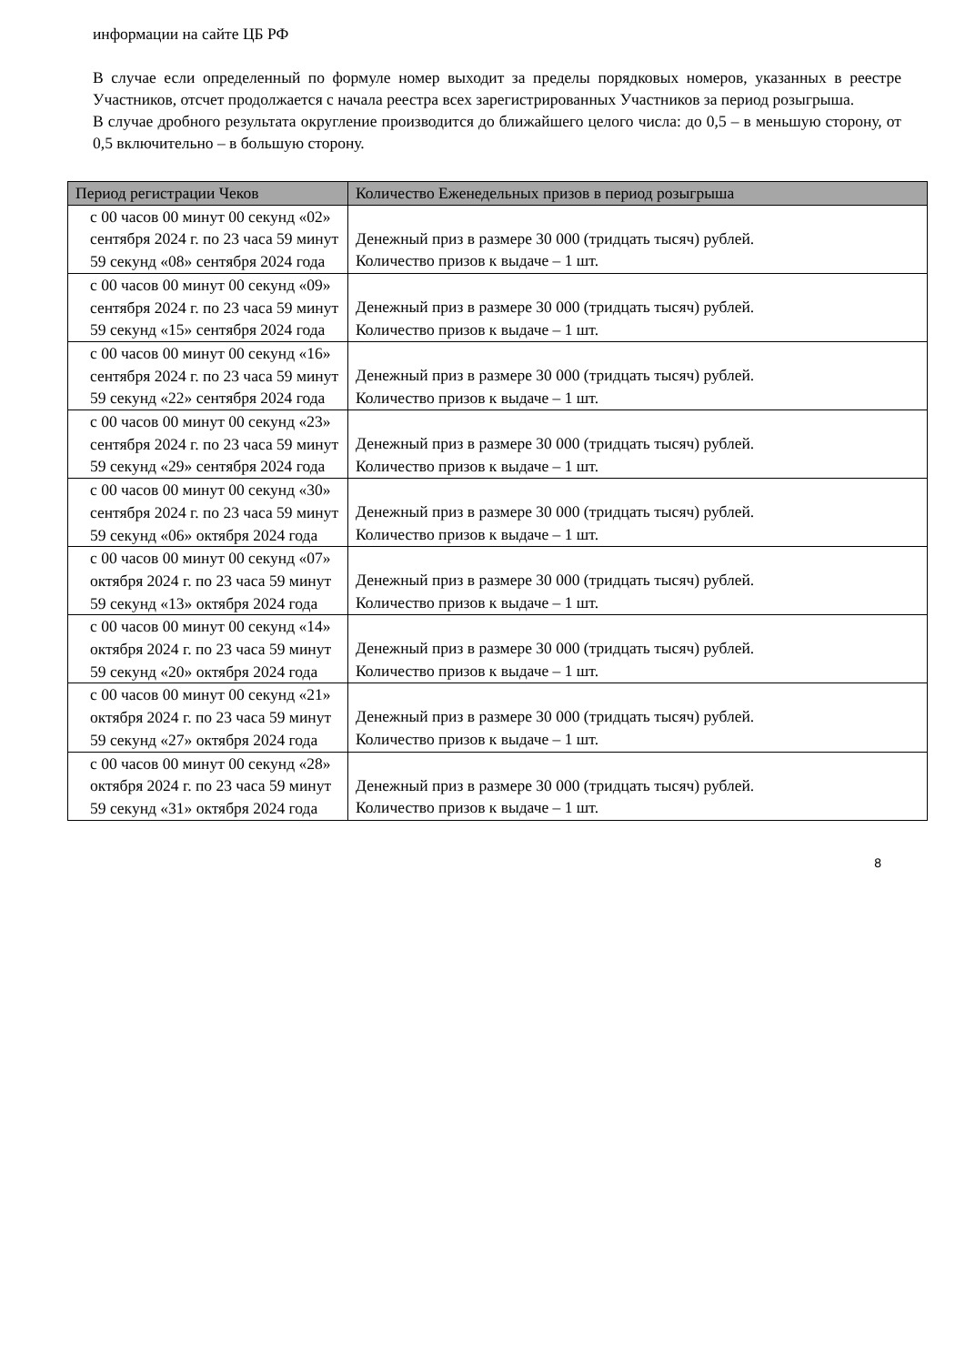информации на сайте ЦБ РФ
В случае если определенный по формуле номер выходит за пределы порядковых номеров, указанных в реестре Участников, отсчет продолжается с начала реестра всех зарегистрированных Участников за период розыгрыша.
В случае дробного результата округление производится до ближайшего целого числа: до 0,5 – в меньшую сторону, от 0,5 включительно – в большую сторону.
| Период регистрации Чеков | Количество Еженедельных призов в период розыгрыша |
| --- | --- |
| с 00 часов 00 минут 00 секунд «02» сентября 2024 г. по 23 часа 59 минут 59 секунд «08» сентября 2024 года | Денежный приз в размере 30 000 (тридцать тысяч) рублей. Количество призов к выдаче – 1 шт. |
| с 00 часов 00 минут 00 секунд «09» сентября 2024 г. по 23 часа 59 минут 59 секунд «15» сентября 2024 года | Денежный приз в размере 30 000 (тридцать тысяч) рублей. Количество призов к выдаче – 1 шт. |
| с 00 часов 00 минут 00 секунд «16» сентября 2024 г. по 23 часа 59 минут 59 секунд «22» сентября 2024 года | Денежный приз в размере 30 000 (тридцать тысяч) рублей. Количество призов к выдаче – 1 шт. |
| с 00 часов 00 минут 00 секунд «23» сентября 2024 г. по 23 часа 59 минут 59 секунд «29» сентября 2024 года | Денежный приз в размере 30 000 (тридцать тысяч) рублей. Количество призов к выдаче – 1 шт. |
| с 00 часов 00 минут 00 секунд «30» сентября 2024 г. по 23 часа 59 минут 59 секунд «06» октября 2024 года | Денежный приз в размере 30 000 (тридцать тысяч) рублей. Количество призов к выдаче – 1 шт. |
| с 00 часов 00 минут 00 секунд «07» октября 2024 г. по 23 часа 59 минут 59 секунд «13» октября 2024 года | Денежный приз в размере 30 000 (тридцать тысяч) рублей. Количество призов к выдаче – 1 шт. |
| с 00 часов 00 минут 00 секунд «14» октября 2024 г. по 23 часа 59 минут 59 секунд «20» октября 2024 года | Денежный приз в размере 30 000 (тридцать тысяч) рублей. Количество призов к выдаче – 1 шт. |
| с 00 часов 00 минут 00 секунд «21» октября 2024 г. по 23 часа 59 минут 59 секунд «27» октября 2024 года | Денежный приз в размере 30 000 (тридцать тысяч) рублей. Количество призов к выдаче – 1 шт. |
| с 00 часов 00 минут 00 секунд «28» октября 2024 г. по 23 часа 59 минут 59 секунд «31» октября 2024 года | Денежный приз в размере 30 000 (тридцать тысяч) рублей. Количество призов к выдаче – 1 шт. |
8